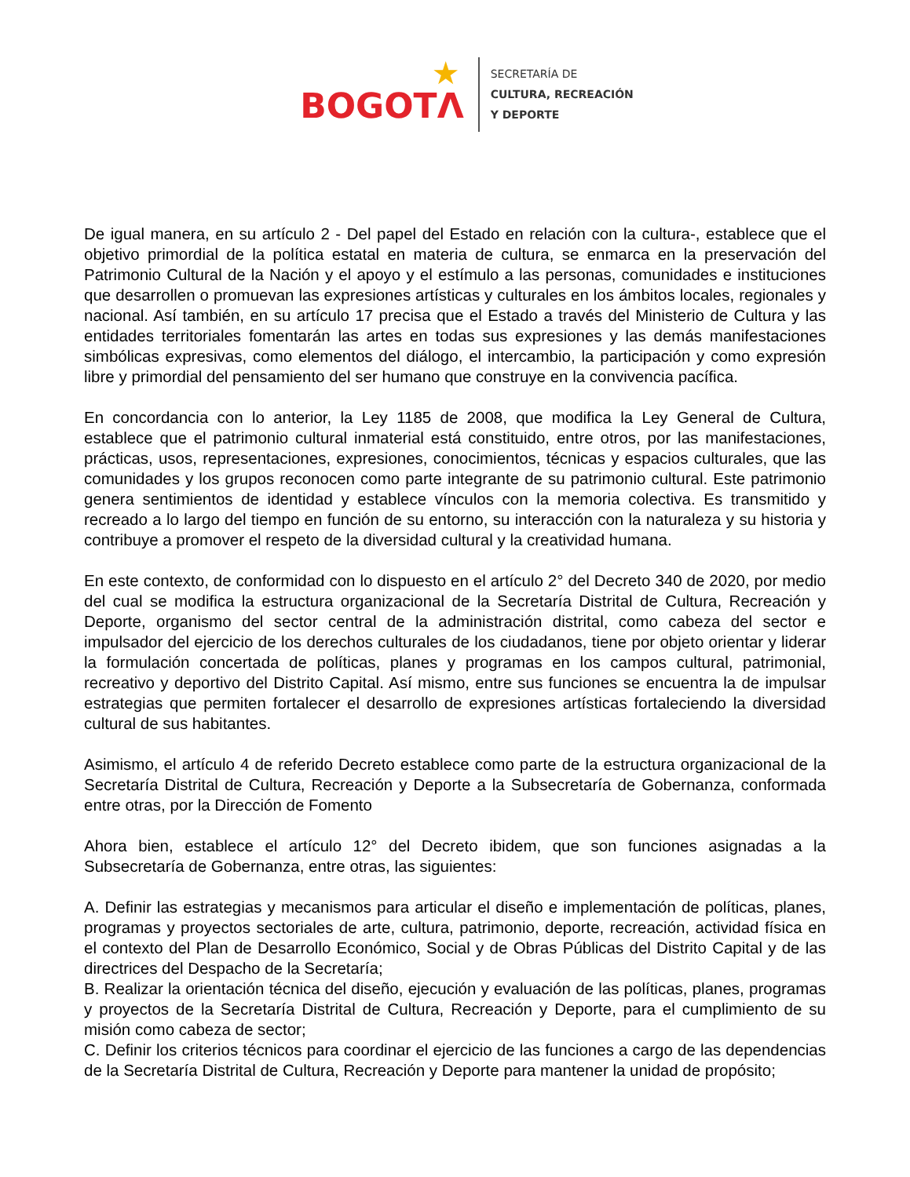BOGOTΛ
★
SECRETARÍA DE
CULTURA, RECREACIÓN
Y DEPORTE
De igual manera, en su artículo 2 - Del papel del Estado en relación con la cultura-, establece que el objetivo primordial de la política estatal en materia de cultura, se enmarca en la preservación del Patrimonio Cultural de la Nación y el apoyo y el estímulo a las personas, comunidades e instituciones que desarrollen o promuevan las expresiones artísticas y culturales en los ámbitos locales, regionales y nacional. Así también, en su artículo 17 precisa que el Estado a través del Ministerio de Cultura y las entidades territoriales fomentarán las artes en todas sus expresiones y las demás manifestaciones simbólicas expresivas, como elementos del diálogo, el intercambio, la participación y como expresión libre y primordial del pensamiento del ser humano que construye en la convivencia pacífica.
En concordancia con lo anterior, la Ley 1185 de 2008, que modifica la Ley General de Cultura, establece que el patrimonio cultural inmaterial está constituido, entre otros, por las manifestaciones, prácticas, usos, representaciones, expresiones, conocimientos, técnicas y espacios culturales, que las comunidades y los grupos reconocen como parte integrante de su patrimonio cultural. Este patrimonio genera sentimientos de identidad y establece vínculos con la memoria colectiva. Es transmitido y recreado a lo largo del tiempo en función de su entorno, su interacción con la naturaleza y su historia y contribuye a promover el respeto de la diversidad cultural y la creatividad humana.
En este contexto, de conformidad con lo dispuesto en el artículo 2° del Decreto 340 de 2020, por medio del cual se modifica la estructura organizacional de la Secretaría Distrital de Cultura, Recreación y Deporte, organismo del sector central de la administración distrital, como cabeza del sector e impulsador del ejercicio de los derechos culturales de los ciudadanos, tiene por objeto orientar y liderar la formulación concertada de políticas, planes y programas en los campos cultural, patrimonial, recreativo y deportivo del Distrito Capital. Así mismo, entre sus funciones se encuentra la de impulsar estrategias que permiten fortalecer el desarrollo de expresiones artísticas fortaleciendo la diversidad cultural de sus habitantes.
Asimismo, el artículo 4 de referido Decreto establece como parte de la estructura organizacional de la Secretaría Distrital de Cultura, Recreación y Deporte a la Subsecretaría de Gobernanza, conformada entre otras, por la Dirección de Fomento
Ahora bien, establece el artículo 12° del Decreto ibidem, que son funciones asignadas a la Subsecretaría de Gobernanza, entre otras, las siguientes:
A. Definir las estrategias y mecanismos para articular el diseño e implementación de políticas, planes, programas y proyectos sectoriales de arte, cultura, patrimonio, deporte, recreación, actividad física en el contexto del Plan de Desarrollo Económico, Social y de Obras Públicas del Distrito Capital y de las directrices del Despacho de la Secretaría;
B. Realizar la orientación técnica del diseño, ejecución y evaluación de las políticas, planes, programas y proyectos de la Secretaría Distrital de Cultura, Recreación y Deporte, para el cumplimiento de su misión como cabeza de sector;
C. Definir los criterios técnicos para coordinar el ejercicio de las funciones a cargo de las dependencias de la Secretaría Distrital de Cultura, Recreación y Deporte para mantener la unidad de propósito;